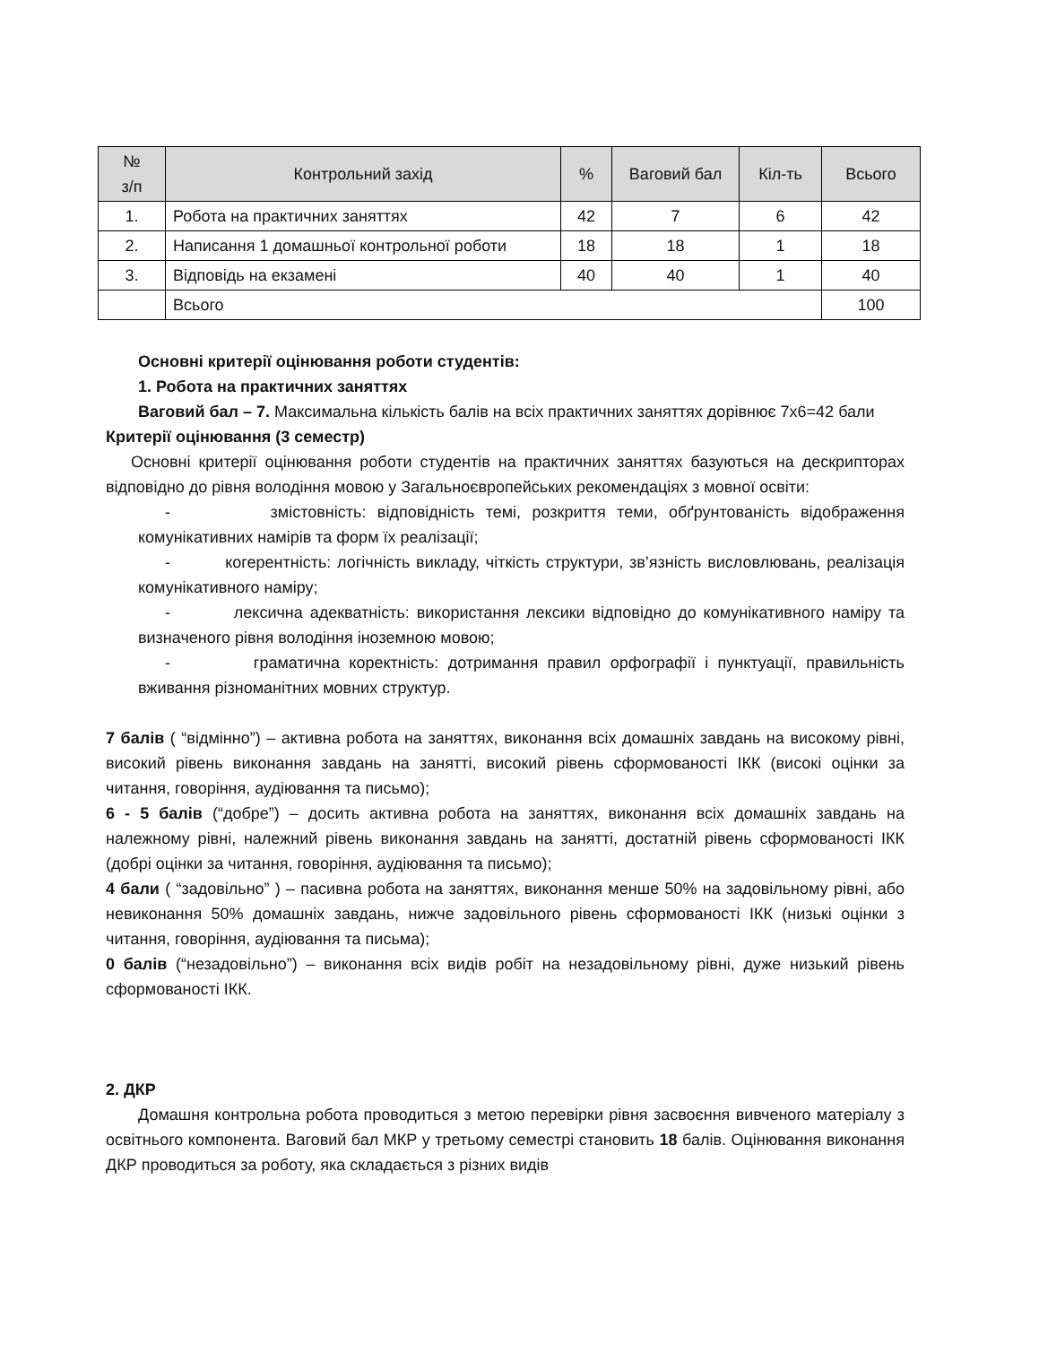| № з/п | Контрольний захід | % | Ваговий бал | Кіл-ть | Всього |
| --- | --- | --- | --- | --- | --- |
| 1. | Робота на практичних заняттях | 42 | 7 | 6 | 42 |
| 2. | Написання 1 домашньої контрольної роботи | 18 | 18 | 1 | 18 |
| 3. | Відповідь на екзамені | 40 | 40 | 1 | 40 |
| | Всього | | | | 100 |
Основні критерії оцінювання роботи студентів:
1. Робота на практичних заняттях
Ваговий бал – 7. Максимальна кількість балів на всіх практичних заняттях дорівнює 7x6=42 бали
Критерії оцінювання (3 семестр)
Основні критерії оцінювання роботи студентів на практичних заняттях базуються на дескрипторах відповідно до рівня володіння мовою у Загальноєвропейських рекомендаціях з мовної освіти:
- змістовність: відповідність темі, розкриття теми, обґрунтованість відображення комунікативних намірів та форм їх реалізації;
- когерентність: логічність викладу, чіткість структури, зв’язність висловлювань, реалізація комунікативного наміру;
- лексична адекватність: використання лексики відповідно до комунікативного наміру та визначеного рівня володіння іноземною мовою;
- граматична коректність: дотримання правил орфографії і пунктуації, правильність вживання різноманітних мовних структур.
7 балів ( “відмінно”) – активна робота на заняттях, виконання всіх домашніх завдань на високому рівні, високий рівень виконання завдань на занятті, високий рівень сформованості ІКК (високі оцінки за читання, говоріння, аудіювання та письмо);
6 - 5 балів (“добре”) – досить активна робота на заняттях, виконання всіх домашніх завдань на належному рівні, належний рівень виконання завдань на занятті, достатній рівень сформованості ІКК (добрі оцінки за читання, говоріння, аудіювання та письмо);
4 бали ( “задовільно” ) – пасивна робота на заняттях, виконання менше 50% на задовільному рівні, або невиконання 50% домашніх завдань, нижче задовільного рівень сформованості ІКК (низькі оцінки з читання, говоріння, аудіювання та письма);
0 балів (“незадовільно”) – виконання всіх видів робіт на незадовільному рівні, дуже низький рівень сформованості ІКК.
2. ДКР
Домашня контрольна робота проводиться з метою перевірки рівня засвоєння вивченого матеріалу з освітнього компонента. Ваговий бал МКР у третьому семестрі становить 18 балів. Оцінювання виконання ДКР проводиться за роботу, яка складається з різних видів